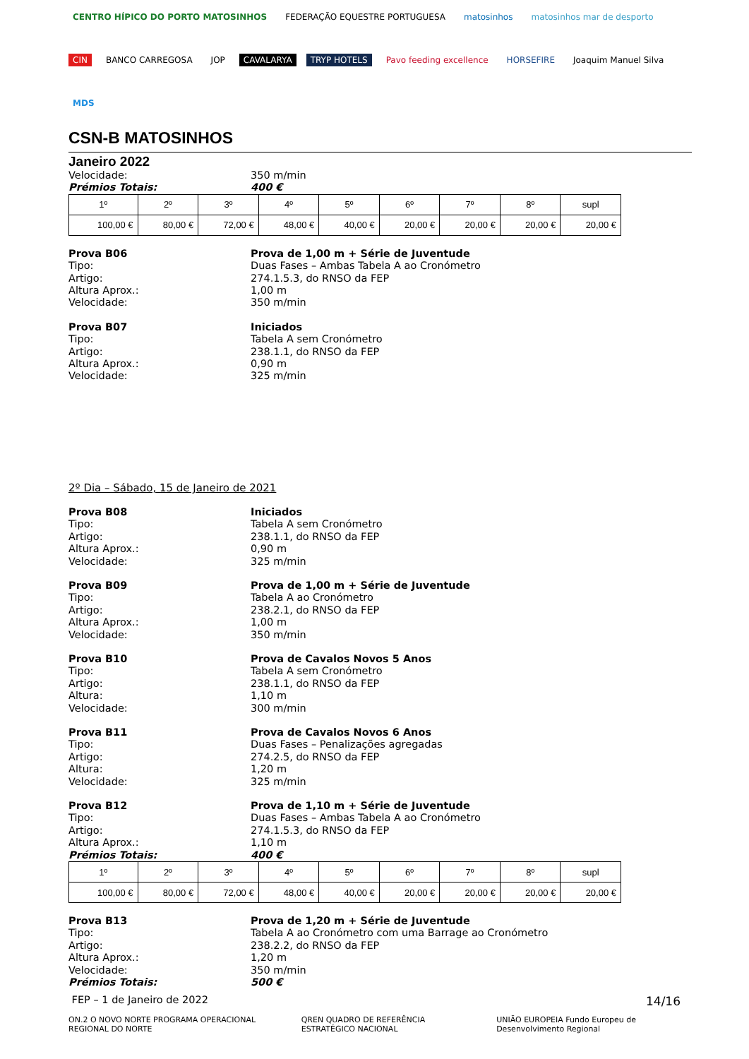CENTRO HÍPICO DO PORTO MATOSINHOS FEDERAÇÃO EQUESTRE PORTUGUESA matosinhos matosinhos mar de desporto CIN BANCO CARREGOSA JOP CAVALARYA TRYP HOTELS Pavo feeding excellence HORSEFIRE Joaquim Manuel Silva MDS
CSN-B MATOSINHOS
Janeiro 2022
Velocidade: 350 m/min
Prémios Totais: 400 €
| 1º | 2º | 3º | 4º | 5º | 6º | 7º | 8º | supl |
| 100,00 € | 80,00 € | 72,00 € | 48,00 € | 40,00 € | 20,00 € | 20,00 € | 20,00 € | 20,00 € |
Prova B06 Prova de 1,00 m + Série de Juventude
Tipo: Duas Fases – Ambas Tabela A ao Cronómetro
Artigo: 274.1.5.3, do RNSO da FEP
Altura Aprox.: 1,00 m
Velocidade: 350 m/min
Prova B07 Iniciados
Tipo: Tabela A sem Cronómetro
Artigo: 238.1.1, do RNSO da FEP
Altura Aprox.: 0,90 m
Velocidade: 325 m/min
2º Dia – Sábado, 15 de Janeiro de 2021
Prova B08 Iniciados
Tipo: Tabela A sem Cronómetro
Artigo: 238.1.1, do RNSO da FEP
Altura Aprox.: 0,90 m
Velocidade: 325 m/min
Prova B09 Prova de 1,00 m + Série de Juventude
Tipo: Tabela A ao Cronómetro
Artigo: 238.2.1, do RNSO da FEP
Altura Aprox.: 1,00 m
Velocidade: 350 m/min
Prova B10 Prova de Cavalos Novos 5 Anos
Tipo: Tabela A sem Cronómetro
Artigo: 238.1.1, do RNSO da FEP
Altura: 1,10 m
Velocidade: 300 m/min
Prova B11 Prova de Cavalos Novos 6 Anos
Tipo: Duas Fases – Penalizações agregadas
Artigo: 274.2.5, do RNSO da FEP
Altura: 1,20 m
Velocidade: 325 m/min
Prova B12 Prova de 1,10 m + Série de Juventude
Tipo: Duas Fases – Ambas Tabela A ao Cronómetro
Artigo: 274.1.5.3, do RNSO da FEP
Altura Aprox.: 1,10 m
Prémios Totais: 400 €
| 1º | 2º | 3º | 4º | 5º | 6º | 7º | 8º | supl |
| 100,00 € | 80,00 € | 72,00 € | 48,00 € | 40,00 € | 20,00 € | 20,00 € | 20,00 € | 20,00 € |
Prova B13 Prova de 1,20 m + Série de Juventude
Tipo: Tabela A ao Cronómetro com uma Barrage ao Cronómetro
Artigo: 238.2.2, do RNSO da FEP
Altura Aprox.: 1,20 m
Velocidade: 350 m/min
Prémios Totais: 500 €
FEP – 1 de Janeiro de 2022 14/16
ON.2 O NOVO NORTE PROGRAMA OPERACIONAL REGIONAL DO NORTE QREN QUADRO DE REFERÊNCIA ESTRATÉGICO NACIONAL UNIÃO EUROPEIA Fundo Europeu de Desenvolvimento Regional